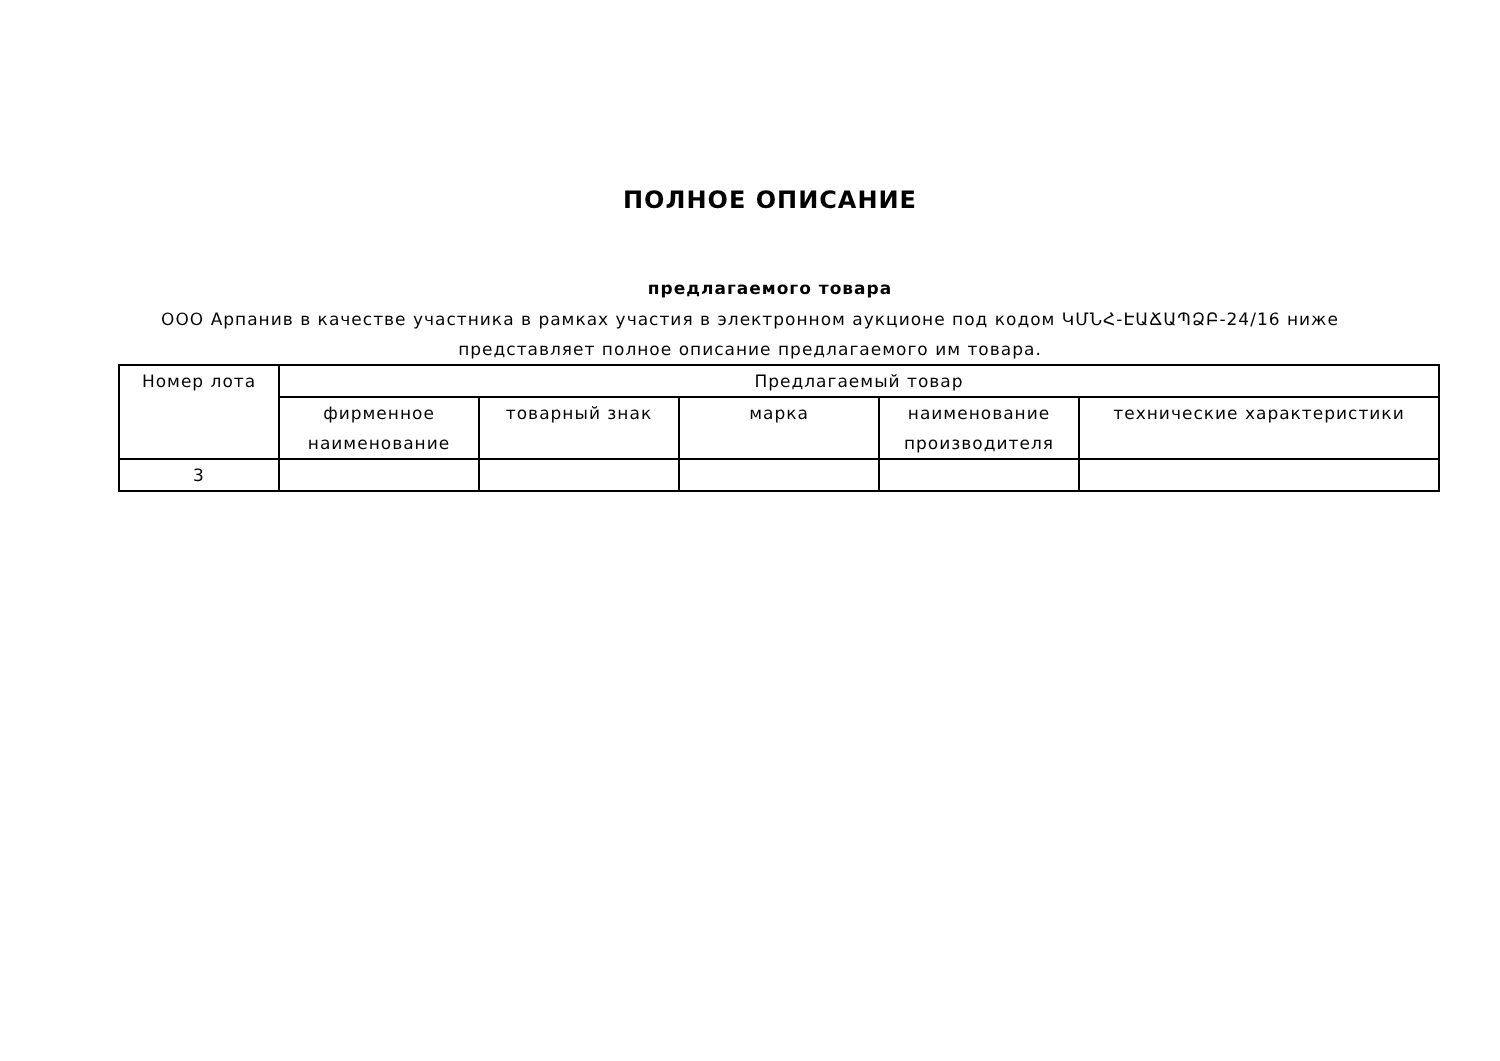ПОЛНОЕ ОПИСАНИЕ
предлагаемого товара
ООО Арпанив в качестве участника в рамках участия в электронном аукционе под кодом ԿՄՆՀ-ԷԱՃԱՊՁԲ-24/16 ниже представляет полное описание предлагаемого им товара.
| Номер лота | Предлагаемый товар | | | | |
| --- | --- | --- | --- | --- | --- |
| | фирменное наименование | товарный знак | марка | наименование производителя | технические характеристики |
| 3 | | | | | |